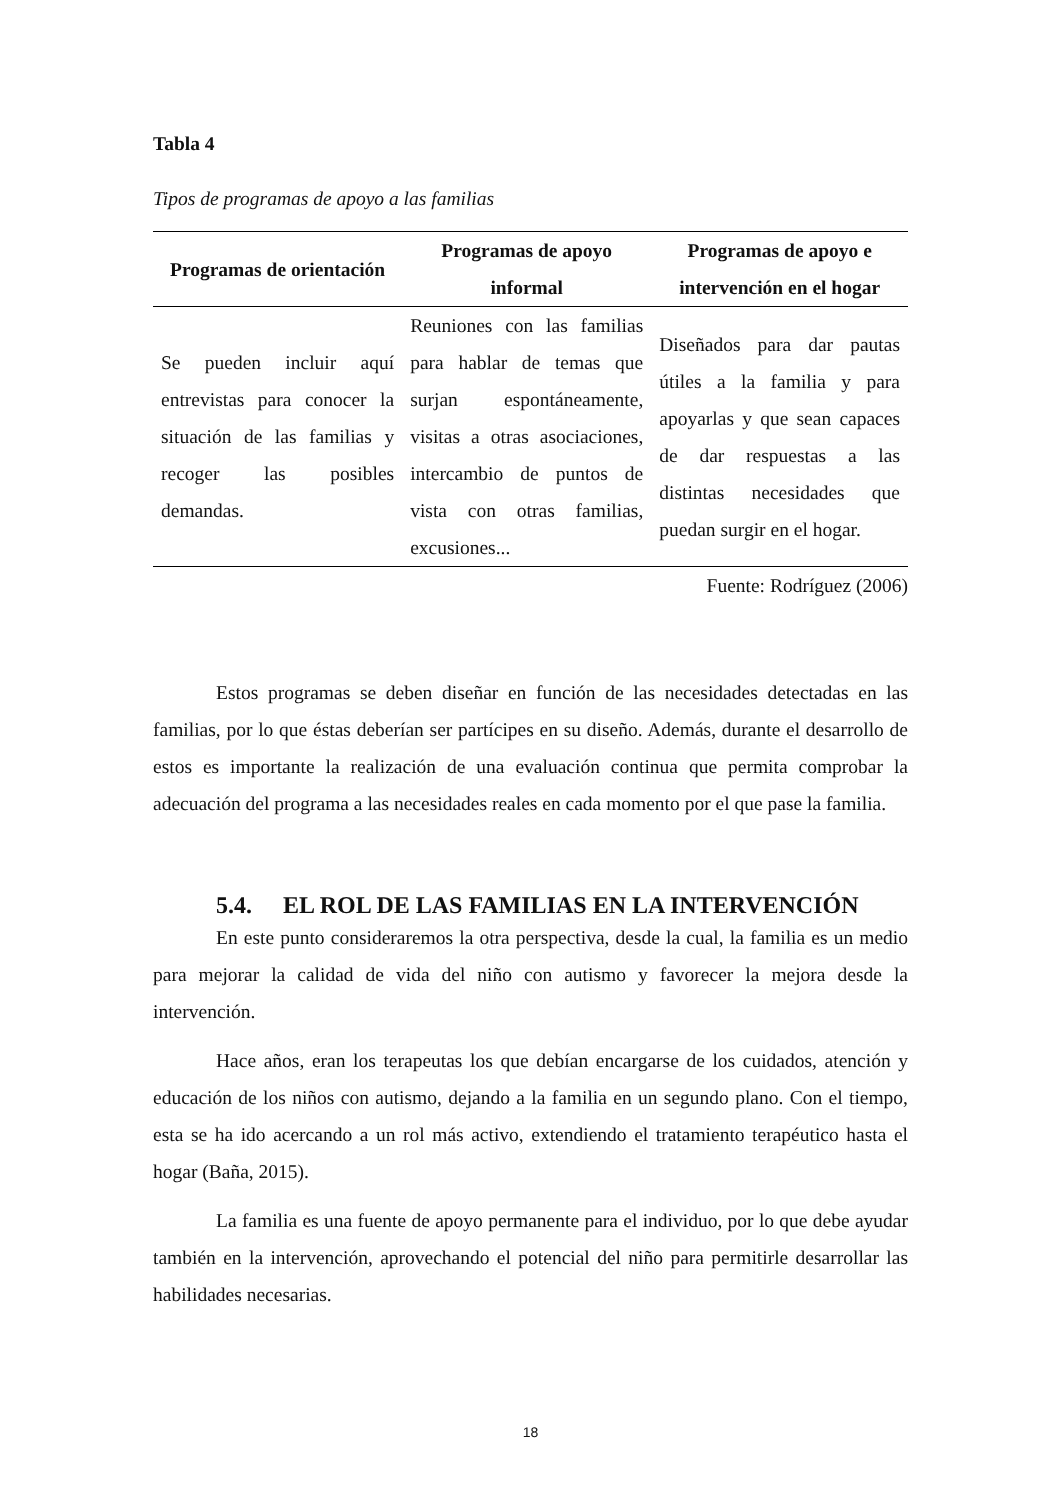Tabla 4
Tipos de programas de apoyo a las familias
| Programas de orientación | Programas de apoyo informal | Programas de apoyo e intervención en el hogar |
| --- | --- | --- |
| Se pueden incluir aquí entrevistas para conocer la situación de las familias y recoger las posibles demandas. | Reuniones con las familias para hablar de temas que surjan espontáneamente, visitas a otras asociaciones, intercambio de puntos de vista con otras familias, excusiones... | Diseñados para dar pautas útiles a la familia y para apoyarlas y que sean capaces de dar respuestas a las distintas necesidades que puedan surgir en el hogar. |
Fuente: Rodríguez (2006)
Estos programas se deben diseñar en función de las necesidades detectadas en las familias, por lo que éstas deberían ser partícipes en su diseño. Además, durante el desarrollo de estos es importante la realización de una evaluación continua que permita comprobar la adecuación del programa a las necesidades reales en cada momento por el que pase la familia.
5.4. EL ROL DE LAS FAMILIAS EN LA INTERVENCIÓN
En este punto consideraremos la otra perspectiva, desde la cual, la familia es un medio para mejorar la calidad de vida del niño con autismo y favorecer la mejora desde la intervención.
Hace años, eran los terapeutas los que debían encargarse de los cuidados, atención y educación de los niños con autismo, dejando a la familia en un segundo plano. Con el tiempo, esta se ha ido acercando a un rol más activo, extendiendo el tratamiento terapéutico hasta el hogar (Baña, 2015).
La familia es una fuente de apoyo permanente para el individuo, por lo que debe ayudar también en la intervención, aprovechando el potencial del niño para permitirle desarrollar las habilidades necesarias.
18